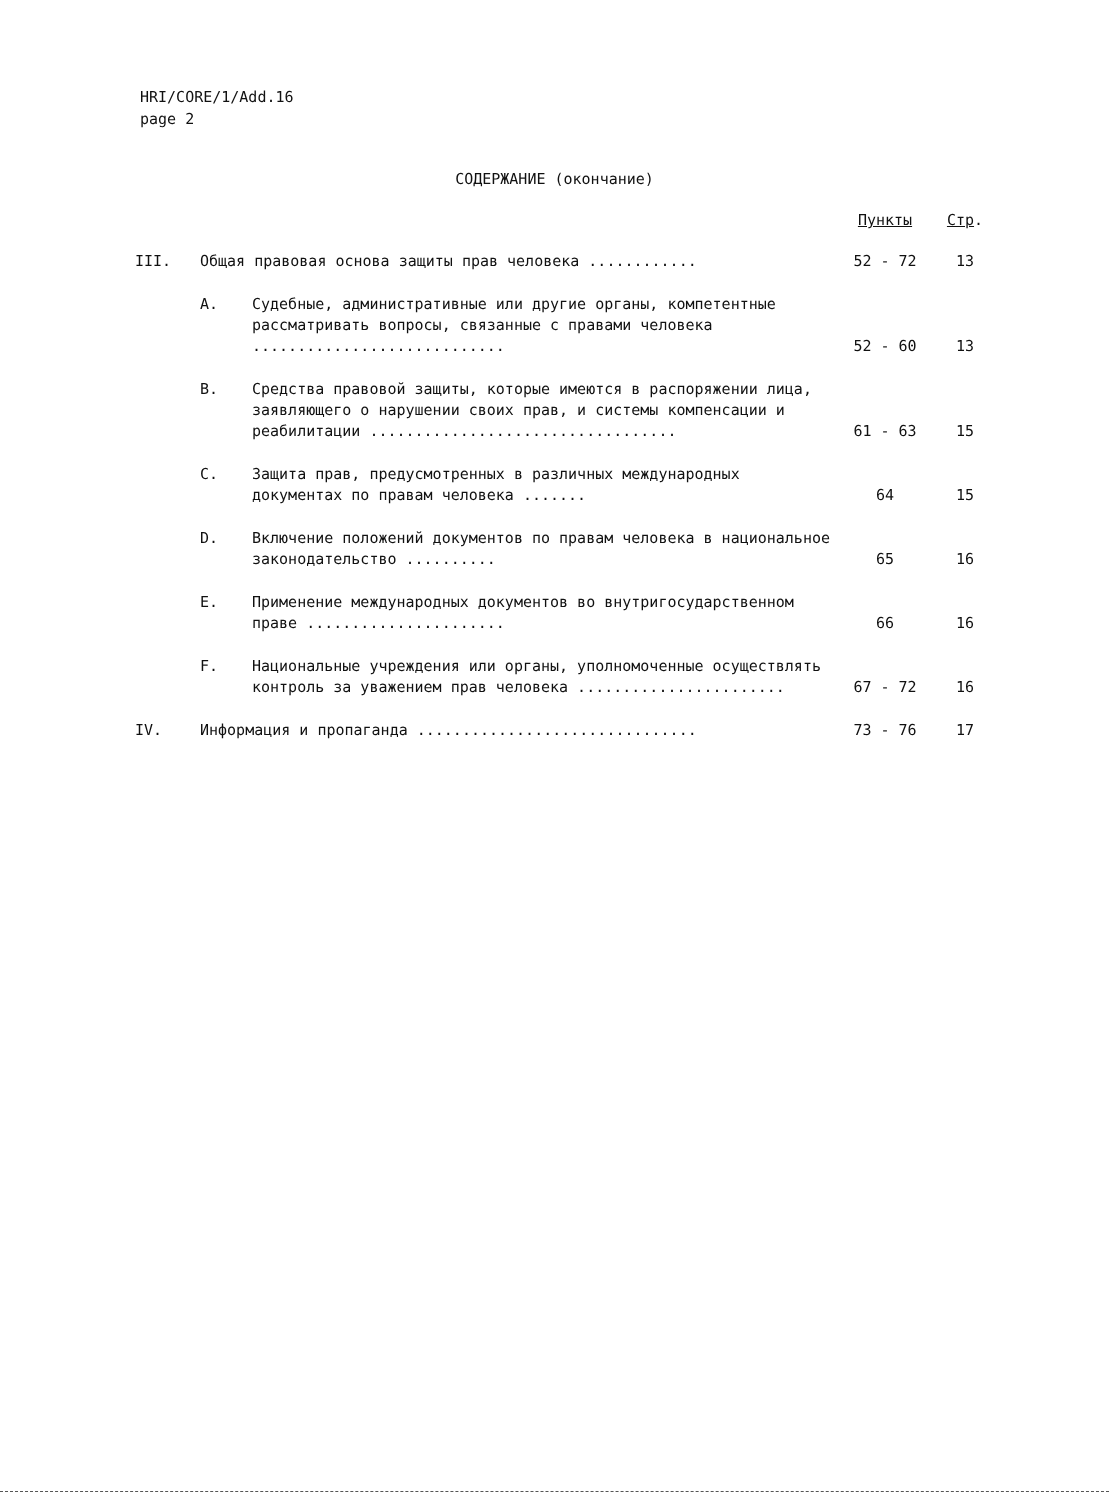HRI/CORE/1/Add.16
page 2
СОДЕРЖАНИЕ (окончание)
| | | | Пункты | Стр . |
| --- | --- | --- | --- | --- |
| III. | Общая правовая основа защиты прав человека ............ | | 52 - 72 | 13 |
| | A. | Судебные, административные или другие органы, компетентные рассматривать вопросы, связанные с правами человека ............................ | 52 - 60 | 13 |
| | B. | Средства правовой защиты, которые имеются в распоряжении лица, заявляющего о нарушении своих прав, и системы компенсации и реабилитации .................................. | 61 - 63 | 15 |
| | C. | Защита прав, предусмотренных в различных международных документах по правам человека ....... | 64 | 15 |
| | D. | Включение положений документов по правам человека в национальное законодательство .......... | 65 | 16 |
| | E. | Применение международных документов во внутригосударственном праве ...................... | 66 | 16 |
| | F. | Национальные учреждения или органы, уполномоченные осуществлять контроль за уважением прав человека ....................... | 67 - 72 | 16 |
| IV. | Информация и пропаганда ............................... | | 73 - 76 | 17 |